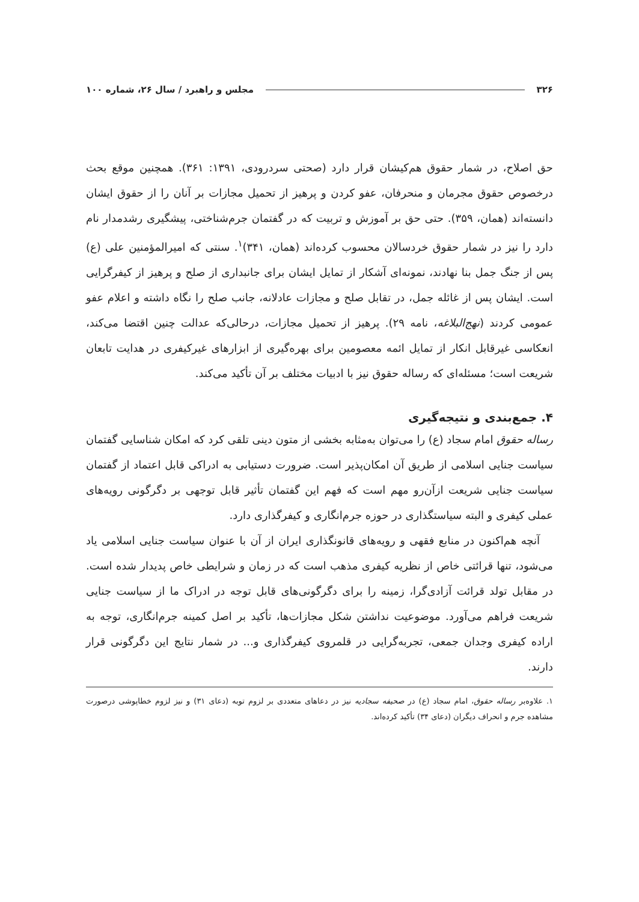۳۲۶ مجلس و راهبرد / سال ۲۶، شماره ۱۰۰
حق اصلاح، در شمار حقوق هم‌کیشان قرار دارد (صحتی سردرودی، ۱۳۹۱: ۳۶۱). همچنین موقع بحث درخصوص حقوق مجرمان و منحرفان، عفو کردن و پرهیز از تحمیل مجازات بر آنان را از حقوق ایشان دانسته‌اند (همان، ۳۵۹). حتی حق بر آموزش و تربیت که در گفتمان جرم‌شناختی، پیشگیری رشدمدار نام دارد را نیز در شمار حقوق خردسالان محسوب کرده‌اند (همان، ۳۴۱)<sup>۱</sup>. سنتی که امیرالمؤمنین علی (ع) پس از جنگ جمل بنا نهادند، نمونه‌ای آشکار از تمایل ایشان برای جانبداری از صلح و پرهیز از کیفرگرایی است. ایشان پس از غائله جمل، در تقابل صلح و مجازات عادلانه، جانب صلح را نگاه داشته و اعلام عفو عمومی کردند (نهج‌البلاغه، نامه ۲۹). پرهیز از تحمیل مجازات، درحالی‌که عدالت چنین اقتضا می‌کند، انعکاسی غیرقابل انکار از تمایل ائمه معصومین برای بهره‌گیری از ابزارهای غیرکیفری در هدایت تابعان شریعت است؛ مسئله‌ای که رساله حقوق نیز با ادبیات مختلف بر آن تأکید می‌کند.
۴. جمع‌بندی و نتیجه‌گیری
رساله حقوق امام سجاد (ع) را می‌توان به‌مثابه بخشی از متون دینی تلقی کرد که امکان شناسایی گفتمان سیاست جنایی اسلامی از طریق آن امکان‌پذیر است. ضرورت دستیابی به ادراکی قابل اعتماد از گفتمان سیاست جنایی شریعت ازآن‌رو مهم است که فهم این گفتمان تأثیر قابل توجهی بر دگرگونی رویه‌های عملی کیفری و البته سیاستگذاری در حوزه جرم‌انگاری و کیفرگذاری دارد.
آنچه هم‌اکنون در منابع فقهی و رویه‌های قانونگذاری ایران از آن با عنوان سیاست جنایی اسلامی یاد می‌شود، تنها قرائتی خاص از نظریه کیفری مذهب است که در زمان و شرایطی خاص پدیدار شده است. در مقابل تولد قرائت آزادی‌گرا، زمینه را برای دگرگونی‌های قابل توجه در ادراک ما از سیاست جنایی شریعت فراهم می‌آورد. موضوعیت نداشتن شکل مجازات‌ها، تأکید بر اصل کمینه جرم‌انگاری، توجه به اراده کیفری وجدان جمعی، تجربه‌گرایی در قلمروی کیفرگذاری و... در شمار نتایج این دگرگونی قرار دارند.
۱. علاوه‌بر رساله حقوق، امام سجاد (ع) در صحیفه سجادیه نیز در دعاهای متعددی بر لزوم توبه (دعای ۳۱) و نیز لزوم خطاپوشی درصورت مشاهده جرم و انحراف دیگران (دعای ۳۴) تأکید کرده‌اند.